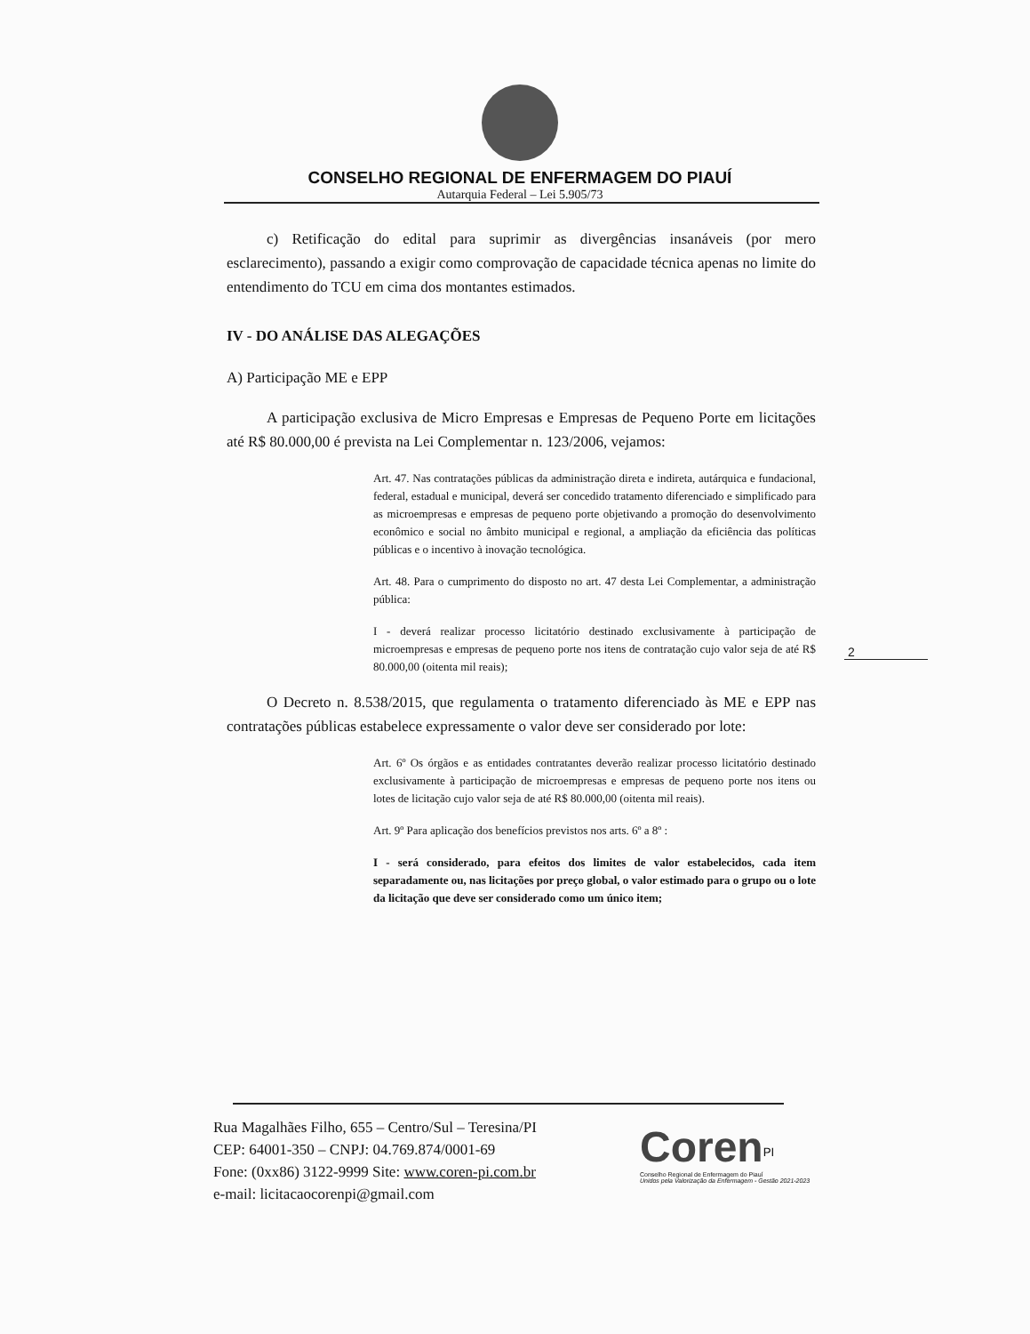CONSELHO REGIONAL DE ENFERMAGEM DO PIAUÍ
Autarquia Federal – Lei 5.905/73
c) Retificação do edital para suprimir as divergências insanáveis (por mero esclarecimento), passando a exigir como comprovação de capacidade técnica apenas no limite do entendimento do TCU em cima dos montantes estimados.
IV - DO ANÁLISE DAS ALEGAÇÕES
A) Participação ME e EPP
A participação exclusiva de Micro Empresas e Empresas de Pequeno Porte em licitações até R$ 80.000,00 é prevista na Lei Complementar n. 123/2006, vejamos:
Art. 47. Nas contratações públicas da administração direta e indireta, autárquica e fundacional, federal, estadual e municipal, deverá ser concedido tratamento diferenciado e simplificado para as microempresas e empresas de pequeno porte objetivando a promoção do desenvolvimento econômico e social no âmbito municipal e regional, a ampliação da eficiência das políticas públicas e o incentivo à inovação tecnológica.
Art. 48. Para o cumprimento do disposto no art. 47 desta Lei Complementar, a administração pública:
I - deverá realizar processo licitatório destinado exclusivamente à participação de microempresas e empresas de pequeno porte nos itens de contratação cujo valor seja de até R$ 80.000,00 (oitenta mil reais);
O Decreto n. 8.538/2015, que regulamenta o tratamento diferenciado às ME e EPP nas contratações públicas estabelece expressamente o valor deve ser considerado por lote:
Art. 6º Os órgãos e as entidades contratantes deverão realizar processo licitatório destinado exclusivamente à participação de microempresas e empresas de pequeno porte nos itens ou lotes de licitação cujo valor seja de até R$ 80.000,00 (oitenta mil reais).
Art. 9º Para aplicação dos benefícios previstos nos arts. 6º a 8º :
I - será considerado, para efeitos dos limites de valor estabelecidos, cada item separadamente ou, nas licitações por preço global, o valor estimado para o grupo ou o lote da licitação que deve ser considerado como um único item;
2
Rua Magalhães Filho, 655 – Centro/Sul – Teresina/PI
CEP: 64001-350 – CNPJ: 04.769.874/0001-69
Fone: (0xx86) 3122-9999 Site: www.coren-pi.com.br
e-mail: licitacaocorenpi@gmail.com
Coren<sup>PI</sup>
Conselho Regional de Enfermagem do Piauí
Unidos pela Valorização da Enfermagem - Gestão 2021-2023